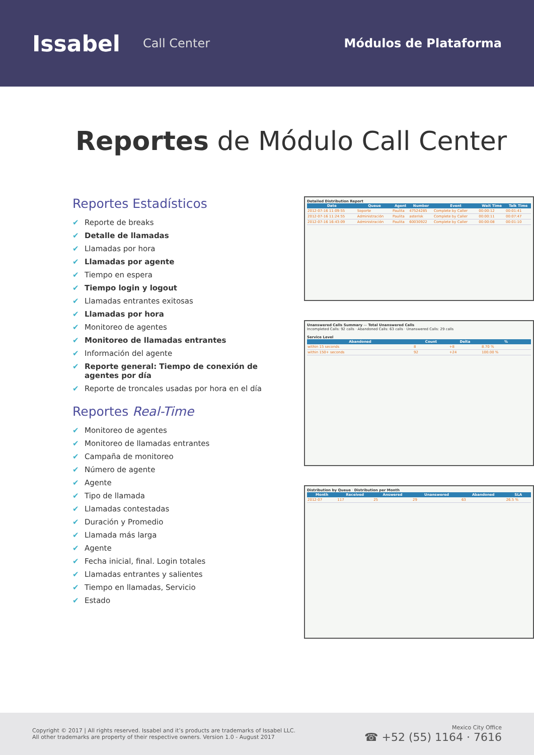Issabel
Call Center Módulos de Plataforma
Reportes de Módulo Call Center
Reportes Estadísticos
✔ Reporte de breaks
✔ Detalle de llamadas
✔ Llamadas por hora
✔ Llamadas por agente
✔ Tiempo en espera
✔ Tiempo login y logout
✔ Llamadas entrantes exitosas
✔ Llamadas por hora
✔ Monitoreo de agentes
✔ Monitoreo de llamadas entrantes
✔ Información del agente
✔ Reporte general: Tiempo de conexión de agentes por día
✔ Reporte de troncales usadas por hora en el día
Reportes Real-Time
✔ Monitoreo de agentes
✔ Monitoreo de llamadas entrantes
✔ Campaña de monitoreo
✔ Número de agente
✔ Agente
✔ Tipo de llamada
✔ Llamadas contestadas
✔ Duración y Promedio
✔ Llamada más larga
✔ Agente
✔ Fecha inicial, final. Login totales
✔ Llamadas entrantes y salientes
✔ Tiempo en llamadas, Servicio
✔ Estado
Detailed Distribution Report
| Date | Queue | Agent | Number | Event | Wait Time | Talk Time |
| --- | --- | --- | --- | --- | --- | --- |
| 2012-07-16 11:09:55 | Soporte | Paulita | 47524285 | Complete by Caller | 00:00:12 | 00:01:41 |
| 2012-07-16 11:24:55 | Administración | Paulita | asterisk | Complete by Caller | 00:00:11 | 00:07:47 |
| 2012-07-16 16:43:09 | Administración | Paulita | 60030922 | Complete by Caller | 00:00:08 | 00:01:10 |
Unanswered Calls Summary — Total Unanswered Calls
Incompleted Calls: 92 calls · Abandoned Calls: 63 calls · Unanswered Calls: 29 calls
Service Level
| Abandoned | Count | Delta | % |
| --- | --- | --- | --- |
| within 15 seconds | 8 | +8 | 8.70 % |
| within 150+ seconds | 92 | +24 | 100.00 % |
Distribution by Queue · Distribution per Month
| Month | Received | Answered | Unanswered | Abandoned | SLA |
| --- | --- | --- | --- | --- | --- |
| 2012-07 | 117 | 25 | 29 | 63 | 26.5 % |
Copyright © 2017 | All rights reserved. Issabel and it’s products are trademarks of Issabel LLC.
All other trademarks are property of their respective owners. Version 1.0 - August 2017
Mexico City Office
☎ +52 (55) 1164 · 7616